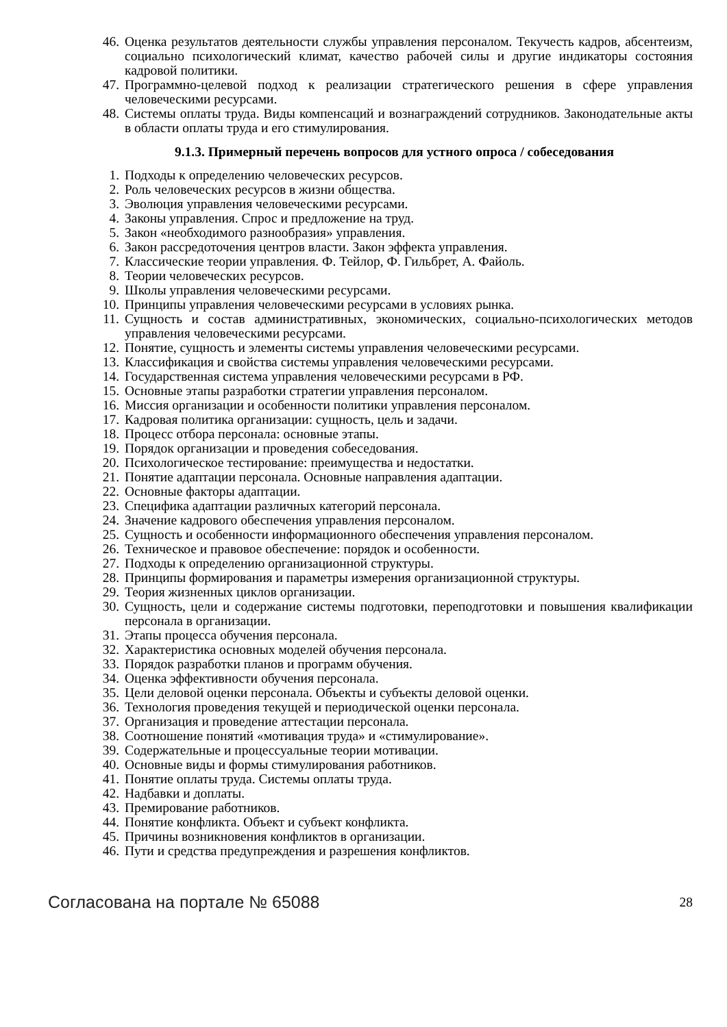46. Оценка результатов деятельности службы управления персоналом. Текучесть кадров, абсентеизм, социально психологический климат, качество рабочей силы и другие индикаторы состояния кадровой политики.
47. Программно-целевой подход к реализации стратегического решения в сфере управления человеческими ресурсами.
48. Системы оплаты труда. Виды компенсаций и вознаграждений сотрудников. Законодательные акты в области оплаты труда и его стимулирования.
9.1.3. Примерный перечень вопросов для устного опроса / собеседования
1. Подходы к определению человеческих ресурсов.
2. Роль человеческих ресурсов в жизни общества.
3. Эволюция управления человеческими ресурсами.
4. Законы управления. Спрос и предложение на труд.
5. Закон «необходимого разнообразия» управления.
6. Закон рассредоточения центров власти. Закон эффекта управления.
7. Классические теории управления. Ф. Тейлор, Ф. Гильбрет, А. Файоль.
8. Теории человеческих ресурсов.
9. Школы управления человеческими ресурсами.
10. Принципы управления человеческими ресурсами в условиях рынка.
11. Сущность и состав административных, экономических, социально-психологических методов управления человеческими ресурсами.
12. Понятие, сущность и элементы системы управления человеческими ресурсами.
13. Классификация и свойства системы управления человеческими ресурсами.
14. Государственная система управления человеческими ресурсами в РФ.
15. Основные этапы разработки стратегии управления персоналом.
16. Миссия организации и особенности политики управления персоналом.
17. Кадровая политика организации: сущность, цель и задачи.
18. Процесс отбора персонала: основные этапы.
19. Порядок организации и проведения собеседования.
20. Психологическое тестирование: преимущества и недостатки.
21. Понятие адаптации персонала. Основные направления адаптации.
22. Основные факторы адаптации.
23. Специфика адаптации различных категорий персонала.
24. Значение кадрового обеспечения управления персоналом.
25. Сущность и особенности информационного обеспечения управления персоналом.
26. Техническое и правовое обеспечение: порядок и особенности.
27. Подходы к определению организационной структуры.
28. Принципы формирования и параметры измерения организационной структуры.
29. Теория жизненных циклов организации.
30. Сущность, цели и содержание системы подготовки, переподготовки и повышения квалификации персонала в организации.
31. Этапы процесса обучения персонала.
32. Характеристика основных моделей обучения персонала.
33. Порядок разработки планов и программ обучения.
34. Оценка эффективности обучения персонала.
35. Цели деловой оценки персонала. Объекты и субъекты деловой оценки.
36. Технология проведения текущей и периодической оценки персонала.
37. Организация и проведение аттестации персонала.
38. Соотношение понятий «мотивация труда» и «стимулирование».
39. Содержательные и процессуальные теории мотивации.
40. Основные виды и формы стимулирования работников.
41. Понятие оплаты труда. Системы оплаты труда.
42. Надбавки и доплаты.
43. Премирование работников.
44. Понятие конфликта. Объект и субъект конфликта.
45. Причины возникновения конфликтов в организации.
46. Пути и средства предупреждения и разрешения конфликтов.
Согласована на портале № 65088 28